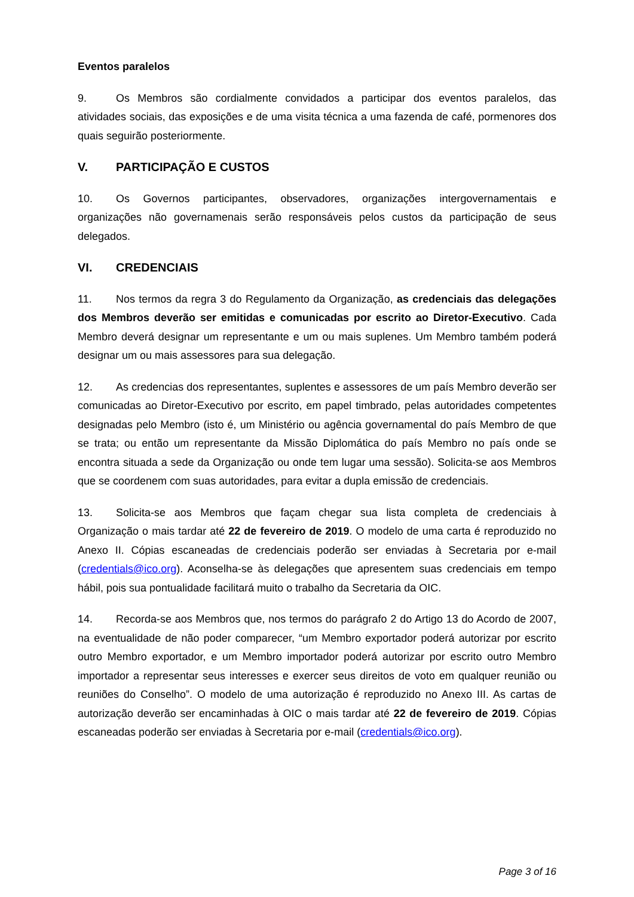Eventos paralelos
9. Os Membros são cordialmente convidados a participar dos eventos paralelos, das atividades sociais, das exposições e de uma visita técnica a uma fazenda de café, pormenores dos quais seguirão posteriormente.
V. PARTICIPAÇÃO E CUSTOS
10. Os Governos participantes, observadores, organizações intergovernamentais e organizações não governamenais serão responsáveis pelos custos da participação de seus delegados.
VI. CREDENCIAIS
11. Nos termos da regra 3 do Regulamento da Organização, as credenciais das delegações dos Membros deverão ser emitidas e comunicadas por escrito ao Diretor-Executivo. Cada Membro deverá designar um representante e um ou mais suplenes. Um Membro também poderá designar um ou mais assessores para sua delegação.
12. As credencias dos representantes, suplentes e assessores de um país Membro deverão ser comunicadas ao Diretor-Executivo por escrito, em papel timbrado, pelas autoridades competentes designadas pelo Membro (isto é, um Ministério ou agência governamental do país Membro de que se trata; ou então um representante da Missão Diplomática do país Membro no país onde se encontra situada a sede da Organização ou onde tem lugar uma sessão). Solicita-se aos Membros que se coordenem com suas autoridades, para evitar a dupla emissão de credenciais.
13. Solicita-se aos Membros que façam chegar sua lista completa de credenciais à Organização o mais tardar até 22 de fevereiro de 2019. O modelo de uma carta é reproduzido no Anexo II. Cópias escaneadas de credenciais poderão ser enviadas à Secretaria por e-mail (credentials@ico.org). Aconselha-se às delegações que apresentem suas credenciais em tempo hábil, pois sua pontualidade facilitará muito o trabalho da Secretaria da OIC.
14. Recorda-se aos Membros que, nos termos do parágrafo 2 do Artigo 13 do Acordo de 2007, na eventualidade de não poder comparecer, “um Membro exportador poderá autorizar por escrito outro Membro exportador, e um Membro importador poderá autorizar por escrito outro Membro importador a representar seus interesses e exercer seus direitos de voto em qualquer reunião ou reuniões do Conselho”. O modelo de uma autorização é reproduzido no Anexo III. As cartas de autorização deverão ser encaminhadas à OIC o mais tardar até 22 de fevereiro de 2019. Cópias escaneadas poderão ser enviadas à Secretaria por e-mail (credentials@ico.org).
Page 3 of 16